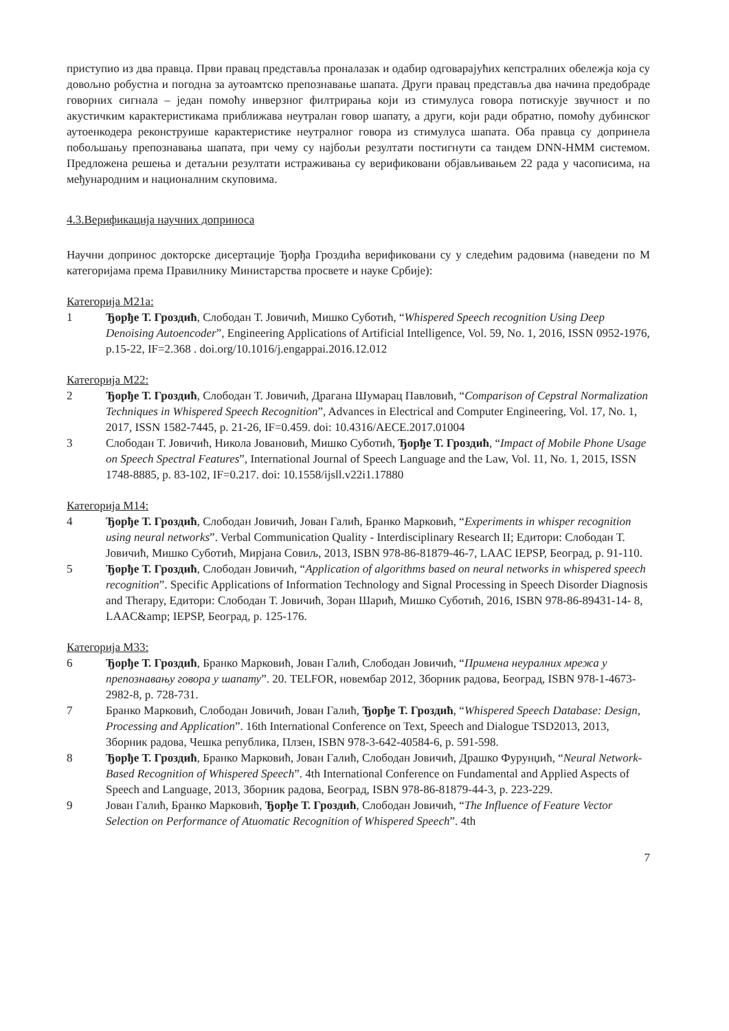приступио из два правца. Први правац представља проналазак и одабир одговарајућих кепстралних обележја која су довољно робустна и погодна за аутоамтско препознавање шапата. Други правац представља два начина предобраде говорних сигнала – један помоћу инверзног филтрирања који из стимулуса говора потискује звучност и по акустичким карактеристикама приближава неутралан говор шапату, а други, који ради обратно, помоћу дубинског аутоенкодера реконструише карактеристике неутралног говора из стимулуса шапата. Оба правца су допринела побољшању препознавања шапата, при чему су најбољи резултати постигнути са тандем DNN-HMM системом. Предложена решења и детаљни резултати истраживања су верификовани објављивањем 22 рада у часописима, на међународним и националним скуповима.
4.3.Верификација научних доприноса
Научни допринос докторске дисертације Ђорђа Гроздића верификовани су у следећим радовима (наведени по М категоријама према Правилнику Министарства просвете и науке Србије):
Категорија М21а:
1 Ђорђе Т. Гроздић, Слободан Т. Јовичић, Мишко Суботић, “Whispered Speech recognition Using Deep Denoising Autoencoder”, Engineering Applications of Artificial Intelligence, Vol. 59, No. 1, 2016, ISSN 0952-1976, p.15-22, IF=2.368 . doi.org/10.1016/j.engappai.2016.12.012
Категорија М22:
2 Ђорђе Т. Гроздић, Слободан Т. Јовичић, Драгана Шумарац Павловић, “Comparison of Cepstral Normalization Techniques in Whispered Speech Recognition”, Advances in Electrical and Computer Engineering, Vol. 17, No. 1, 2017, ISSN 1582-7445, p. 21-26, IF=0.459. doi: 10.4316/AECE.2017.01004
3 Слободан Т. Јовичић, Никола Јовановић, Мишко Суботић, Ђорђе Т. Гроздић, “Impact of Mobile Phone Usage on Speech Spectral Features”, International Journal of Speech Language and the Law, Vol. 11, No. 1, 2015, ISSN 1748-8885, p. 83-102, IF=0.217. doi: 10.1558/ijsll.v22i1.17880
Категорија М14:
4 Ђорђе Т. Гроздић, Слободан Јовичић, Јован Галић, Бранко Марковић, “Experiments in whisper recognition using neural networks”. Verbal Communication Quality - Interdisciplinary Research II; Едитори: Слободан Т. Јовичић, Мишко Суботић, Мирјана Совиљ, 2013, ISBN 978-86-81879-46-7, LAAC IEPSP, Београд, p. 91-110.
5 Ђорђе Т. Гроздић, Слободан Јовичић, “Application of algorithms based on neural networks in whispered speech recognition”. Specific Applications of Information Technology and Signal Processing in Speech Disorder Diagnosis and Therapy, Едитори: Слободан Т. Јовичић, Зоран Шарић, Мишко Суботић, 2016, ISBN 978-86-89431-14- 8, LAAC&amp; IEPSP, Београд, p. 125-176.
Категорија М33:
6 Ђорђе Т. Гроздић, Бранко Марковић, Јован Галић, Слободан Јовичић, “Примена неуралних мрежа у препознавању говора у шапату”. 20. TELFOR, новембар 2012, Зборник радова, Београд, ISBN 978-1-4673-2982-8, p. 728-731.
7 Бранко Марковић, Слободан Јовичић, Јован Галић, Ђорђе Т. Гроздић, “Whispered Speech Database: Design, Processing and Application”. 16th International Conference on Text, Speech and Dialogue TSD2013, 2013, Зборник радова, Чешка република, Плзен, ISBN 978-3-642-40584-6, p. 591-598.
8 Ђорђе Т. Гроздић, Бранко Марковић, Јован Галић, Слободан Јовичић, Драшко Фурунџић, “Neural Network-Based Recognition of Whispered Speech”. 4th International Conference on Fundamental and Applied Aspects of Speech and Language, 2013, Зборник радова, Београд, ISBN 978-86-81879-44-3, p. 223-229.
9 Јован Галић, Бранко Марковић, Ђорђе Т. Гроздић, Слободан Јовичић, “The Influence of Feature Vector Selection on Performance of Atuomatic Recognition of Whispered Speech”. 4th
7